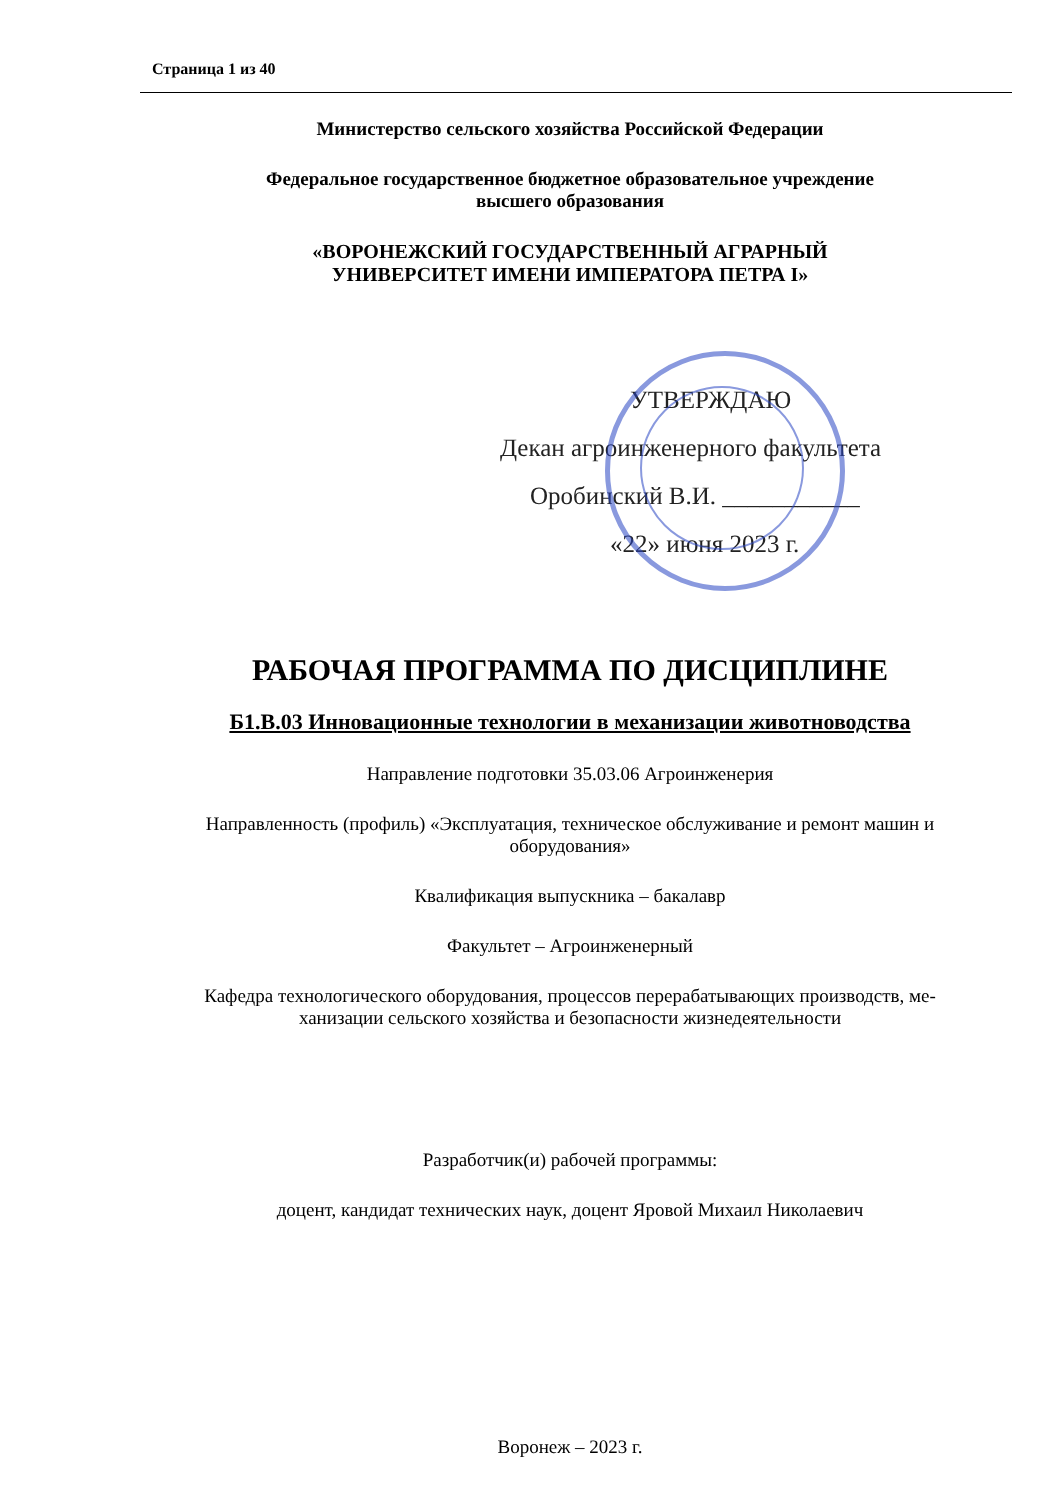Страница 1 из 40
Министерство сельского хозяйства Российской Федерации
Федеральное государственное бюджетное образовательное учреждение
высшего образования
«ВОРОНЕЖСКИЙ ГОСУДАРСТВЕННЫЙ АГРАРНЫЙ
УНИВЕРСИТЕТ ИМЕНИ ИМПЕРАТОРА ПЕТРА I»
УТВЕРЖДАЮ
Декан агроинженерного факультета
Оробинский В.И. ___________
«22» июня 2023 г.
РАБОЧАЯ ПРОГРАММА ПО ДИСЦИПЛИНЕ
Б1.В.03 Инновационные технологии в механизации животноводства
Направление подготовки 35.03.06 Агроинженерия
Направленность (профиль) «Эксплуатация, техническое обслуживание и ремонт машин и оборудования»
Квалификация выпускника – бакалавр
Факультет – Агроинженерный
Кафедра технологического оборудования, процессов перерабатывающих производств, ме-
ханизации сельского хозяйства и безопасности жизнедеятельности
Разработчик(и) рабочей программы:
доцент, кандидат технических наук, доцент Яровой Михаил Николаевич
Воронеж – 2023 г.